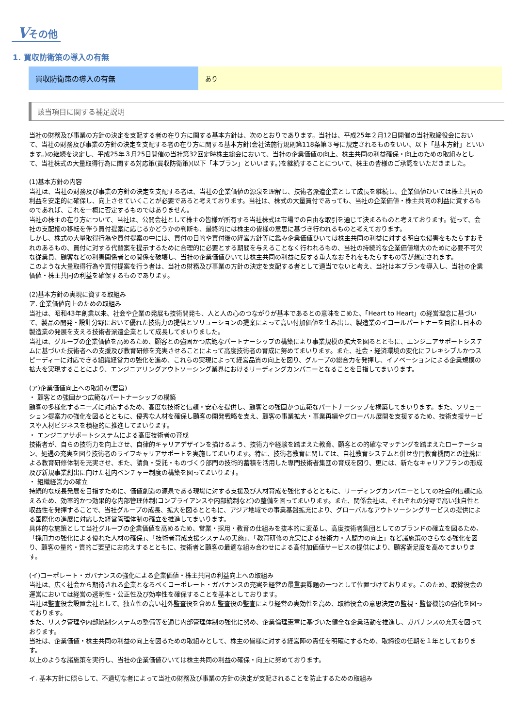Vその他
1. 買収防衛策の導入の有無
| 買収防衛策の導入の有無 | あり |
該当項目に関する補足説明
当社の財務及び事業の方針の決定を支配する者の在り方に関する基本方針は、次のとおりであります。当社は、平成25年２月12日開催の当社取締役会において、当社の財務及び事業の方針の決定を支配する者の在り方に関する基本方針(会社法施行規則第118条第３号に規定されるものをいい、以下「基本方針」といいます。)の継続を決定し、平成25年３月25日開催の当社第32回定時株主総会において、当社の企業価値の向上、株主共同の利益確保・向上のための取組みとして、当社株式の大量取得行為に関する対応策(買収防衛策)(以下「本プラン」といいます。)を継続することについて、株主の皆様のご承認をいただきました。
(1)基本方針の内容
当社は、当社の財務及び事業の方針の決定を支配する者は、当社の企業価値の源泉を理解し、技術者派遣企業として成長を継続し、企業価値ひいては株主共同の利益を安定的に確保し、向上させていくことが必要であると考えております。当社は、株式の大量買付であっても、当社の企業価値・株主共同の利益に資するものであれば、これを一概に否定するものではありません。
当社の株主の在り方について、当社は、公開会社として株主の皆様が所有する当社株式は市場での自由な取引を通じて決まるものと考えております。従って、会社の支配権の移転を伴う買付提案に応じるかどうかの判断も、最終的には株主の皆様の意思に基づき行われるものと考えております。
しかし、株式の大量取得行為や買付提案の中には、買付の目的や買付後の経営方針等に鑑み企業価値ひいては株主共同の利益に対する明白な侵害をもたらすおそれのあるもの、買付に対する代替案を提示するために合理的に必要とする期間を与えることなく行われるもの、当社の持続的な企業価値増大のために必要不可欠な従業員、顧客などの利害関係者との関係を破壊し、当社の企業価値ひいては株主共同の利益に反する重大なおそれをもたらすもの等が想定されます。
このような大量取得行為や買付提案を行う者は、当社の財務及び事業の方針の決定を支配する者として適当でないと考え、当社は本プランを導入し、当社の企業価値・株主共同の利益を確保するものであります。
(2)基本方針の実現に資する取組み
ア. 企業価値向上のための取組み
当社は、昭和43年創業以来、社会や企業の発展も技術開発も、人と人の心のつながりが基本であるとの意味をこめた、「Heart to Heart」の経営理念に基づいて、製品の開発・設計分野において優れた技術力の提供とソリューションの提案によって高い付加価値を生み出し、製造業のイコールパートナーを目指し日本の製造業の発展を支える技術者派遣企業として成長してまいりました。
当社は、グループの企業価値を高めるため、顧客との強固かつ広範なパートナーシップの構築により事業規模の拡大を図るとともに、エンジニアサポートシステムに基づいた技術者への支援及び教育研修を充実させることによって高度技術者の育成に努めてまいります。また、社会・経済環境の変化にフレキシブルかつスピーディーに対応できる組織経営力の強化を進め、これらの実現によって経営品質の向上を図り、グループの総合力を発揮し、イノベーションによる企業規模の拡大を実現することにより、エンジニアリングアウトソーシング業界におけるリーディングカンパニーとなることを目指してまいります。
(ア)企業価値向上への取組み(要旨)
・ 顧客との強固かつ広範なパートナーシップの構築
顧客の多様化するニーズに対応するため、高度な技術と信頼・安心を提供し、顧客との強固かつ広範なパートナーシップを構築してまいります。また、ソリューション提案力の強化を図るとともに、優秀な人材を確保し顧客の開発戦略を支え、顧客の事業拡大・事業再編やグローバル展開を支援するため、技術支援サービスや人材ビジネスを積極的に推進してまいります。
・ エンジニアサポートシステムによる高度技術者の育成
技術者が、自らの技術力を向上させ、自律的キャリアデザインを描けるよう、技術力や経験を踏まえた教育、顧客との的確なマッチングを踏まえたローテーション、処遇の充実を図り技術者のライフキャリアサポートを実施してまいります。特に、技術者教育に関しては、自社教育システムと併せ専門教育機関との連携による教育研修体制を充実させ、また、請負・受託・ものづくり部門の技術的蓄積を活用した専門技術者集団の育成を図り、更には、新たなキャリアプランの形成及び新規事業創出に向けた社内ベンチャー制度の構築を図ってまいります。
・ 組織経営力の確立
持続的な成長発展を目指すために、価値創造の源泉である現場に対する支援及び人材育成を強化するとともに、リーディングカンパニーとしての社会的信頼に応えるため、効率的かつ効果的な内部管理体制(コンプライアンスや内部統制など)の整備を図ってまいります。また、関係会社は、それぞれの分野で高い独自性と収益性を発揮することで、当社グループの成長、拡大を図るとともに、アジア地域での事業基盤拡充により、グローバルなアウトソーシングサービスの提供による国際化の進展に対応した経営管理体制の確立を推進してまいります。
具体的な施策として当社グループの企業価値を高めるため、営業・採用・教育の仕組みを抜本的に変革し、高度技術者集団としてのブランドの確立を図るため、「採用力の強化による優れた人材の確保」、「技術者育成支援システムの実施」、「教育研修の充実による技術力・人間力の向上」など諸施策のさらなる強化を図り、顧客の量的・質的ご要望にお応えするとともに、技術者と顧客の最適な組み合わせによる高付加価値サービスの提供により、顧客満足度を高めてまいります。
(イ)コーポレート・ガバナンスの強化による企業価値・株主共同の利益向上への取組み
当社は、広く社会から期待される企業となるべくコーポレート・ガバナンスの充実を経営の最重要課題の一つとして位置づけております。このため、取締役会の運営においては経営の透明性・公正性及び効率性を確保することを基本としております。
当社は監査役会設置会社として、独立性の高い社外監査役を含めた監査役の監査により経営の実効性を高め、取締役会の意思決定の監視・監督機能の強化を図っております。
また、リスク管理や内部統制システムの整備等を通じ内部管理体制の強化に努め、企業倫理憲章に基づいた健全な企業活動を推進し、ガバナンスの充実を図っております。
当社は、企業価値・株主共同の利益の向上を図るための取組みとして、株主の皆様に対する経営陣の責任を明確にするため、取締役の任期を１年としております。
以上のような諸施策を実行し、当社の企業価値ひいては株主共同の利益の確保・向上に努めております。
イ. 基本方針に照らして、不適切な者によって当社の財務及び事業の方針の決定が支配されることを防止するための取組み